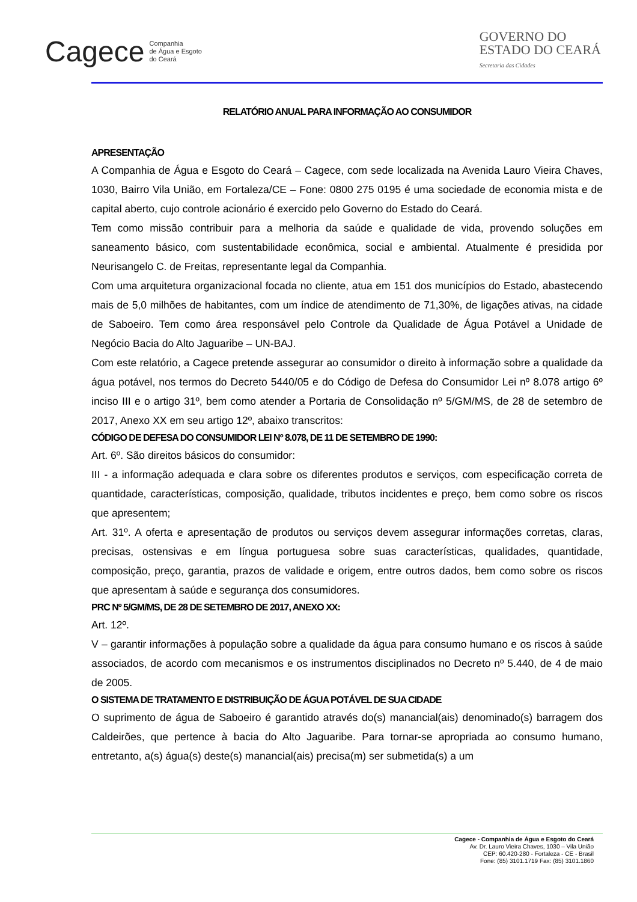Cagece Companhia
de Água e Esgoto
do Ceará
GOVERNO DO
ESTADO DO CEARÁ
Secretaria das Cidades
RELATÓRIO ANUAL PARA INFORMAÇÃO AO CONSUMIDOR
APRESENTAÇÃO
A Companhia de Água e Esgoto do Ceará – Cagece, com sede localizada na Avenida Lauro Vieira Chaves, 1030, Bairro Vila União, em Fortaleza/CE – Fone: 0800 275 0195 é uma sociedade de economia mista e de capital aberto, cujo controle acionário é exercido pelo Governo do Estado do Ceará.
Tem como missão contribuir para a melhoria da saúde e qualidade de vida, provendo soluções em saneamento básico, com sustentabilidade econômica, social e ambiental. Atualmente é presidida por Neurisangelo C. de Freitas, representante legal da Companhia.
Com uma arquitetura organizacional focada no cliente, atua em 151 dos municípios do Estado, abastecendo mais de 5,0 milhões de habitantes, com um índice de atendimento de 71,30%, de ligações ativas, na cidade de Saboeiro. Tem como área responsável pelo Controle da Qualidade de Água Potável a Unidade de Negócio Bacia do Alto Jaguaribe – UN-BAJ.
Com este relatório, a Cagece pretende assegurar ao consumidor o direito à informação sobre a qualidade da água potável, nos termos do Decreto 5440/05 e do Código de Defesa do Consumidor Lei nº 8.078 artigo 6º inciso III e o artigo 31º, bem como atender a Portaria de Consolidação nº 5/GM/MS, de 28 de setembro de 2017, Anexo XX em seu artigo 12º, abaixo transcritos:
CÓDIGO DE DEFESA DO CONSUMIDOR LEI Nº 8.078, DE 11 DE SETEMBRO DE 1990:
Art. 6º. São direitos básicos do consumidor:
III - a informação adequada e clara sobre os diferentes produtos e serviços, com especificação correta de quantidade, características, composição, qualidade, tributos incidentes e preço, bem como sobre os riscos que apresentem;
Art. 31º. A oferta e apresentação de produtos ou serviços devem assegurar informações corretas, claras, precisas, ostensivas e em língua portuguesa sobre suas características, qualidades, quantidade, composição, preço, garantia, prazos de validade e origem, entre outros dados, bem como sobre os riscos que apresentam à saúde e segurança dos consumidores.
PRC Nº 5/GM/MS, DE 28 DE SETEMBRO DE 2017, ANEXO XX:
Art. 12º.
V – garantir informações à população sobre a qualidade da água para consumo humano e os riscos à saúde associados, de acordo com mecanismos e os instrumentos disciplinados no Decreto nº 5.440, de 4 de maio de 2005.
O SISTEMA DE TRATAMENTO E DISTRIBUIÇÃO DE ÁGUA POTÁVEL DE SUA CIDADE
O suprimento de água de Saboeiro é garantido através do(s) manancial(ais) denominado(s) barragem dos Caldeirões, que pertence à bacia do Alto Jaguaribe. Para tornar-se apropriada ao consumo humano, entretanto, a(s) água(s) deste(s) manancial(ais) precisa(m) ser submetida(s) a um
Cagece - Companhia de Água e Esgoto do Ceará
Av. Dr. Lauro Vieira Chaves, 1030 – Vila União
CEP: 60.420-280 - Fortaleza - CE - Brasil
Fone: (85) 3101.1719 Fax: (85) 3101.1860